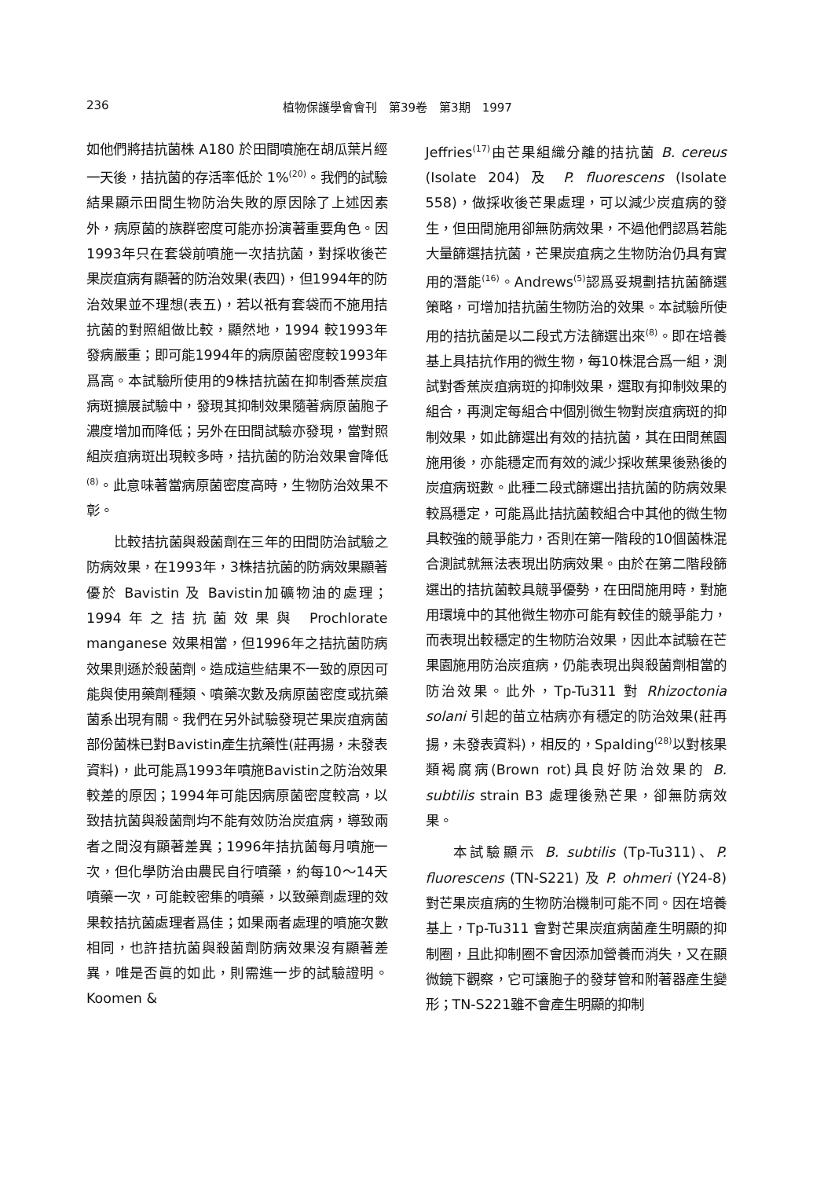236 植物保護學會會刊　第39卷　第3期　1997
如他們將拮抗菌株 A180 於田間噴施在胡瓜葉片經一天後，拮抗菌的存活率低於 1%<sup>(20)</sup>。我們的試驗結果顯示田間生物防治失敗的原因除了上述因素外，病原菌的族群密度可能亦扮演著重要角色。因1993年只在套袋前噴施一次拮抗菌，對採收後芒果炭疽病有顯著的防治效果(表四)，但1994年的防治效果並不理想(表五)，若以祇有套袋而不施用拮抗菌的對照組做比較，顯然地，1994 較1993年發病嚴重；即可能1994年的病原菌密度較1993年爲高。本試驗所使用的9株拮抗菌在抑制香蕉炭疽病斑擴展試驗中，發現其抑制效果隨著病原菌胞子濃度增加而降低；另外在田間試驗亦發現，當對照組炭疽病斑出現較多時，拮抗菌的防治效果會降低<sup>(8)</sup>。此意味著當病原菌密度高時，生物防治效果不彰。
比較拮抗菌與殺菌劑在三年的田間防治試驗之防病效果，在1993年，3株拮抗菌的防病效果顯著優於 Bavistin 及 Bavistin加礦物油的處理；1994年之拮抗菌效果與 Prochlorate manganese 效果相當，但1996年之拮抗菌防病效果則遜於殺菌劑。造成這些結果不一致的原因可能與使用藥劑種類、噴藥次數及病原菌密度或抗藥菌系出現有關。我們在另外試驗發現芒果炭疽病菌部份菌株已對Bavistin產生抗藥性(莊再揚，未發表資料)，此可能爲1993年噴施Bavistin之防治效果較差的原因；1994年可能因病原菌密度較高，以致拮抗菌與殺菌劑均不能有效防治炭疽病，導致兩者之間沒有顯著差異；1996年拮抗菌每月噴施一次，但化學防治由農民自行噴藥，約每10～14天噴藥一次，可能較密集的噴藥，以致藥劑處理的效果較拮抗菌處理者爲佳；如果兩者處理的噴施次數相同，也許拮抗菌與殺菌劑防病效果沒有顯著差異，唯是否眞的如此，則需進一步的試驗證明。Koomen &
Jeffries<sup>(17)</sup>由芒果組織分離的拮抗菌 B. cereus (Isolate 204) 及 P. fluorescens (Isolate 558)，做採收後芒果處理，可以減少炭疽病的發生，但田間施用卻無防病效果，不過他們認爲若能大量篩選拮抗菌，芒果炭疽病之生物防治仍具有實用的潛能<sup>(16)</sup>。Andrews<sup>(5)</sup>認爲妥規劃拮抗菌篩選策略，可增加拮抗菌生物防治的效果。本試驗所使用的拮抗菌是以二段式方法篩選出來<sup>(8)</sup>。即在培養基上具拮抗作用的微生物，每10株混合爲一組，測試對香蕉炭疽病斑的抑制效果，選取有抑制效果的組合，再測定每組合中個別微生物對炭疽病斑的抑制效果，如此篩選出有效的拮抗菌，其在田間蕉園施用後，亦能穩定而有效的減少採收蕉果後熟後的炭疽病斑數。此種二段式篩選出拮抗菌的防病效果較爲穩定，可能爲此拮抗菌較組合中其他的微生物具較強的競爭能力，否則在第一階段的10個菌株混合測試就無法表現出防病效果。由於在第二階段篩選出的拮抗菌較具競爭優勢，在田間施用時，對施用環境中的其他微生物亦可能有較佳的競爭能力，而表現出較穩定的生物防治效果，因此本試驗在芒果園施用防治炭疽病，仍能表現出與殺菌劑相當的防治效果。此外，Tp-Tu311 對 Rhizoctonia solani 引起的苗立枯病亦有穩定的防治效果(莊再揚，未發表資料)，相反的，Spalding<sup>(28)</sup>以對核果類褐腐病(Brown rot)具良好防治效果的 B. subtilis strain B3 處理後熟芒果，卻無防病效果。
本試驗顯示 B. subtilis (Tp-Tu311)、P. fluorescens (TN-S221) 及 P. ohmeri (Y24-8) 對芒果炭疽病的生物防治機制可能不同。因在培養基上，Tp-Tu311 會對芒果炭疽病菌產生明顯的抑制圈，且此抑制圈不會因添加營養而消失，又在顯微鏡下觀察，它可讓胞子的發芽管和附著器產生變形；TN-S221雖不會產生明顯的抑制